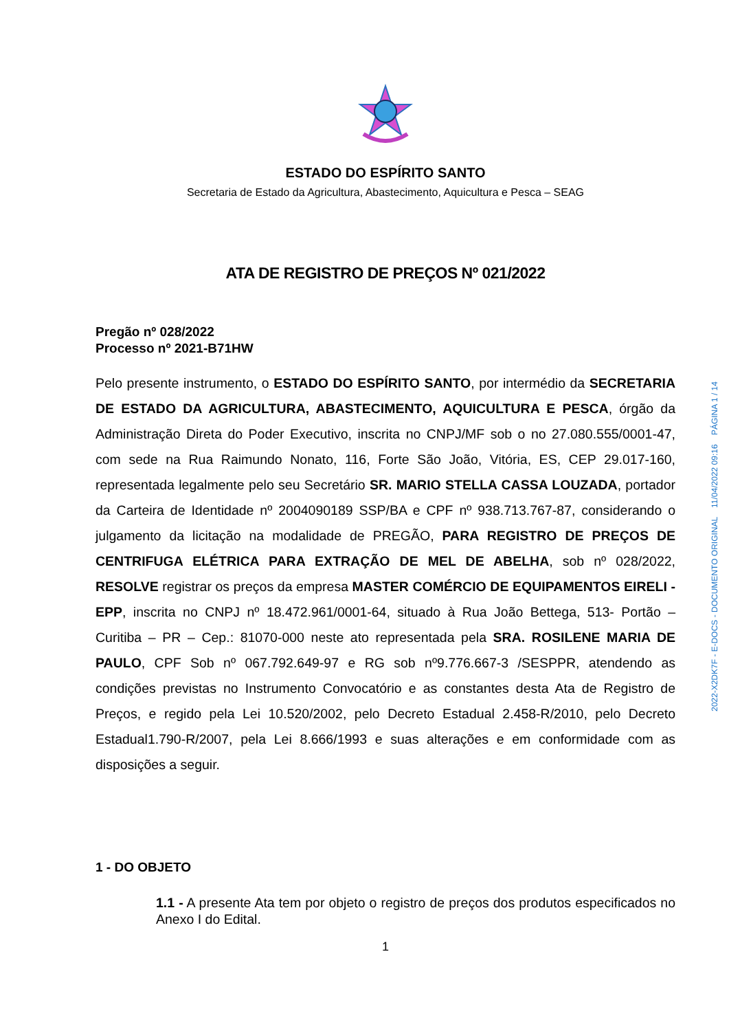ESTADO DO ESPÍRITO SANTO
Secretaria de Estado da Agricultura, Abastecimento, Aquicultura e Pesca – SEAG
ATA DE REGISTRO DE PREÇOS Nº 021/2022
Pregão nº 028/2022
Processo nº 2021-B71HW
Pelo presente instrumento, o ESTADO DO ESPÍRITO SANTO, por intermédio da SECRETARIA DE ESTADO DA AGRICULTURA, ABASTECIMENTO, AQUICULTURA E PESCA, órgão da Administração Direta do Poder Executivo, inscrita no CNPJ/MF sob o no 27.080.555/0001-47, com sede na Rua Raimundo Nonato, 116, Forte São João, Vitória, ES, CEP 29.017-160, representada legalmente pelo seu Secretário SR. MARIO STELLA CASSA LOUZADA, portador da Carteira de Identidade nº 2004090189 SSP/BA e CPF nº 938.713.767-87, considerando o julgamento da licitação na modalidade de PREGÃO, PARA REGISTRO DE PREÇOS DE CENTRIFUGA ELÉTRICA PARA EXTRAÇÃO DE MEL DE ABELHA, sob nº 028/2022, RESOLVE registrar os preços da empresa MASTER COMÉRCIO DE EQUIPAMENTOS EIRELI - EPP, inscrita no CNPJ nº 18.472.961/0001-64, situado à Rua João Bettega, 513- Portão – Curitiba – PR – Cep.: 81070-000 neste ato representada pela SRA. ROSILENE MARIA DE PAULO, CPF Sob nº 067.792.649-97 e RG sob nº9.776.667-3 /SESPPR, atendendo as condições previstas no Instrumento Convocatório e as constantes desta Ata de Registro de Preços, e regido pela Lei 10.520/2002, pelo Decreto Estadual 2.458-R/2010, pelo Decreto Estadual1.790-R/2007, pela Lei 8.666/1993 e suas alterações e em conformidade com as disposições a seguir.
1 - DO OBJETO
1.1 - A presente Ata tem por objeto o registro de preços dos produtos especificados no Anexo I do Edital.
1
2022-X2DK7F - E-DOCS - DOCUMENTO ORIGINAL 11/04/2022 09:16 PÁGINA 1 / 14